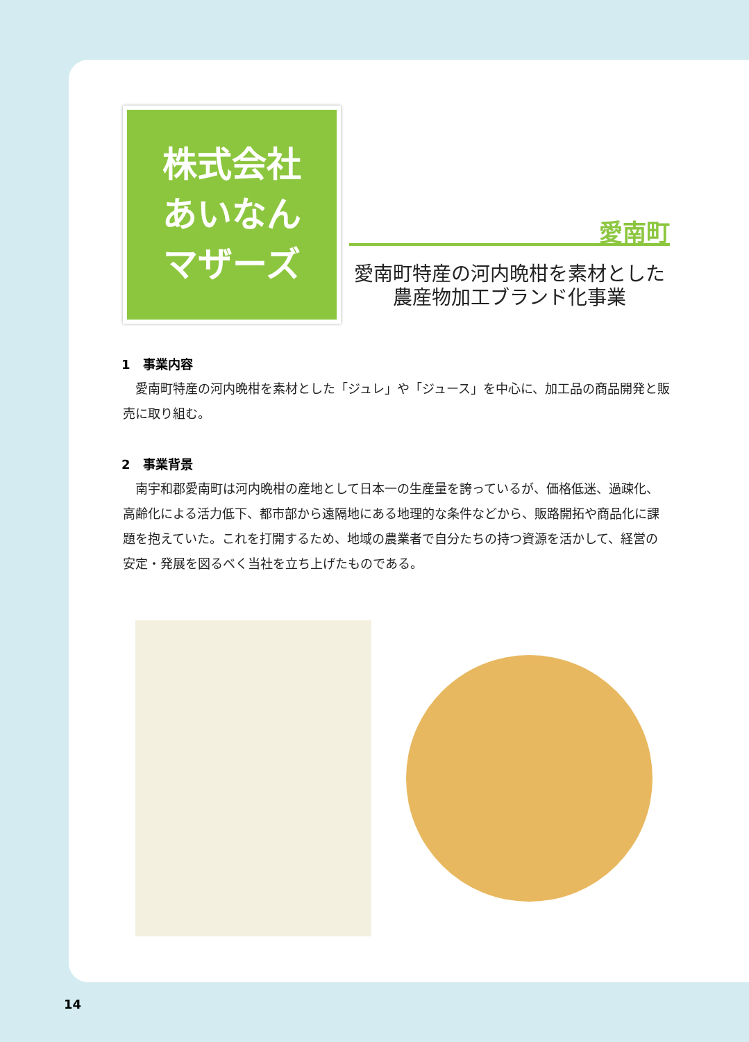株式会社
あいなん
マザーズ
愛南町
愛南町特産の河内晩柑を素材とした
農産物加工ブランド化事業
1　事業内容
愛南町特産の河内晩柑を素材とした「ジュレ」や「ジュース」を中心に、加工品の商品開発と販売に取り組む。
2　事業背景
南宇和郡愛南町は河内晩柑の産地として日本一の生産量を誇っているが、価格低迷、過疎化、高齢化による活力低下、都市部から遠隔地にある地理的な条件などから、販路開拓や商品化に課題を抱えていた。これを打開するため、地域の農業者で自分たちの持つ資源を活かして、経営の安定・発展を図るべく当社を立ち上げたものである。
14